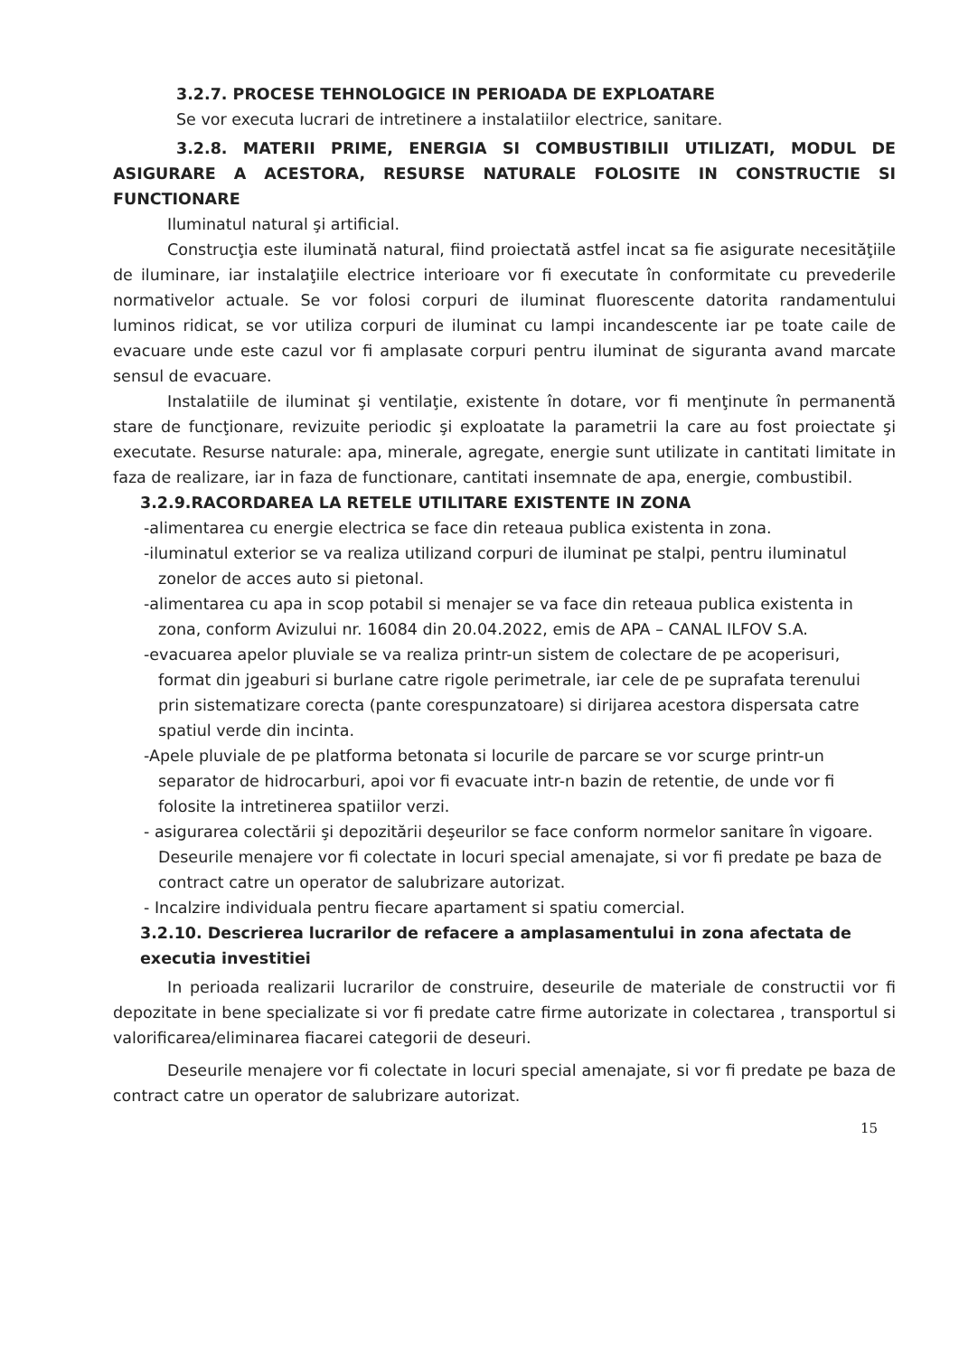3.2.7. PROCESE TEHNOLOGICE IN PERIOADA DE EXPLOATARE
Se vor executa lucrari de intretinere a instalatiilor electrice, sanitare.
3.2.8. MATERII PRIME, ENERGIA SI COMBUSTIBILII UTILIZATI, MODUL DE ASIGURARE A ACESTORA, RESURSE NATURALE FOLOSITE IN CONSTRUCTIE SI FUNCTIONARE
Iluminatul natural şi artificial.
Construcţia este iluminată natural, fiind proiectată astfel incat sa fie asigurate necesităţiile de iluminare, iar instalaţiile electrice interioare vor fi executate în conformitate cu prevederile normativelor actuale. Se vor folosi corpuri de iluminat fluorescente datorita randamentului luminos ridicat, se vor utiliza corpuri de iluminat cu lampi incandescente iar pe toate caile de evacuare unde este cazul vor fi amplasate corpuri pentru iluminat de siguranta avand marcate sensul de evacuare.
Instalatiile de iluminat şi ventilaţie, existente în dotare, vor fi menţinute în permanentă stare de funcţionare, revizuite periodic şi exploatate la parametrii la care au fost proiectate şi executate. Resurse naturale: apa, minerale, agregate, energie sunt utilizate in cantitati limitate in faza de realizare, iar in faza de functionare, cantitati insemnate de apa, energie, combustibil.
3.2.9.RACORDAREA LA RETELE UTILITARE EXISTENTE IN ZONA
-alimentarea cu energie electrica se face din reteaua publica existenta in zona.
-iluminatul exterior se va realiza utilizand corpuri de iluminat pe stalpi, pentru iluminatul zonelor de acces auto si pietonal.
-alimentarea cu apa in scop potabil si menajer se va face din reteaua publica existenta in zona, conform Avizului nr. 16084 din 20.04.2022, emis de APA – CANAL ILFOV S.A.
-evacuarea apelor pluviale se va realiza printr-un sistem de colectare de pe acoperisuri, format din jgeaburi si burlane catre rigole perimetrale, iar cele de pe suprafata terenului prin sistematizare corecta (pante corespunzatoare) si dirijarea acestora dispersata catre spatiul verde din incinta.
-Apele pluviale de pe platforma betonata si locurile de parcare se vor scurge printr-un separator de hidrocarburi, apoi vor fi evacuate intr-n bazin de retentie, de unde vor fi folosite la intretinerea spatiilor verzi.
- asigurarea colectării şi depozitării deşeurilor se face conform normelor sanitare în vigoare. Deseurile menajere vor fi colectate in locuri special amenajate, si vor fi predate pe baza de contract catre un operator de salubrizare autorizat.
- Incalzire individuala pentru fiecare apartament si spatiu comercial.
3.2.10. Descrierea lucrarilor de refacere a amplasamentului in zona afectata de executia investitiei
In perioada realizarii lucrarilor de construire, deseurile de materiale de constructii vor fi depozitate in bene specializate si vor fi predate catre firme autorizate in colectarea , transportul si valorificarea/eliminarea fiacarei categorii de deseuri.
Deseurile menajere vor fi colectate in locuri special amenajate, si vor fi predate pe baza de contract catre un operator de salubrizare autorizat.
15